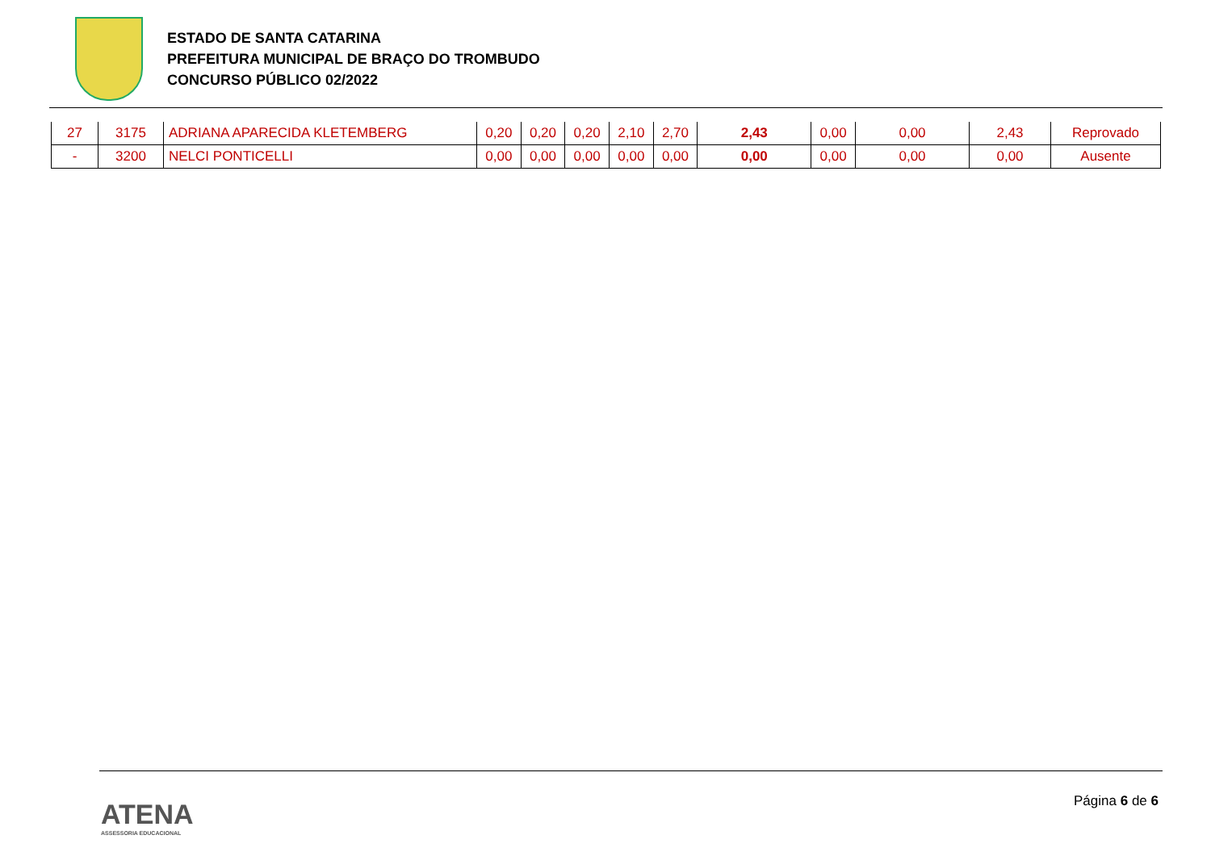ESTADO DE SANTA CATARINA
PREFEITURA MUNICIPAL DE BRAÇO DO TROMBUDO
CONCURSO PÚBLICO 02/2022
| 27 | 3175 | ADRIANA APARECIDA KLETEMBERG | 0,20 | 0,20 | 0,20 | 2,10 | 2,70 | 2,43 | 0,00 | 0,00 | 2,43 | Reprovado |
| - | 3200 | NELCI PONTICELLI | 0,00 | 0,00 | 0,00 | 0,00 | 0,00 | 0,00 | 0,00 | 0,00 | 0,00 | Ausente |
ATENA
ASSESSORIA EDUCACIONAL
Página 6 de 6